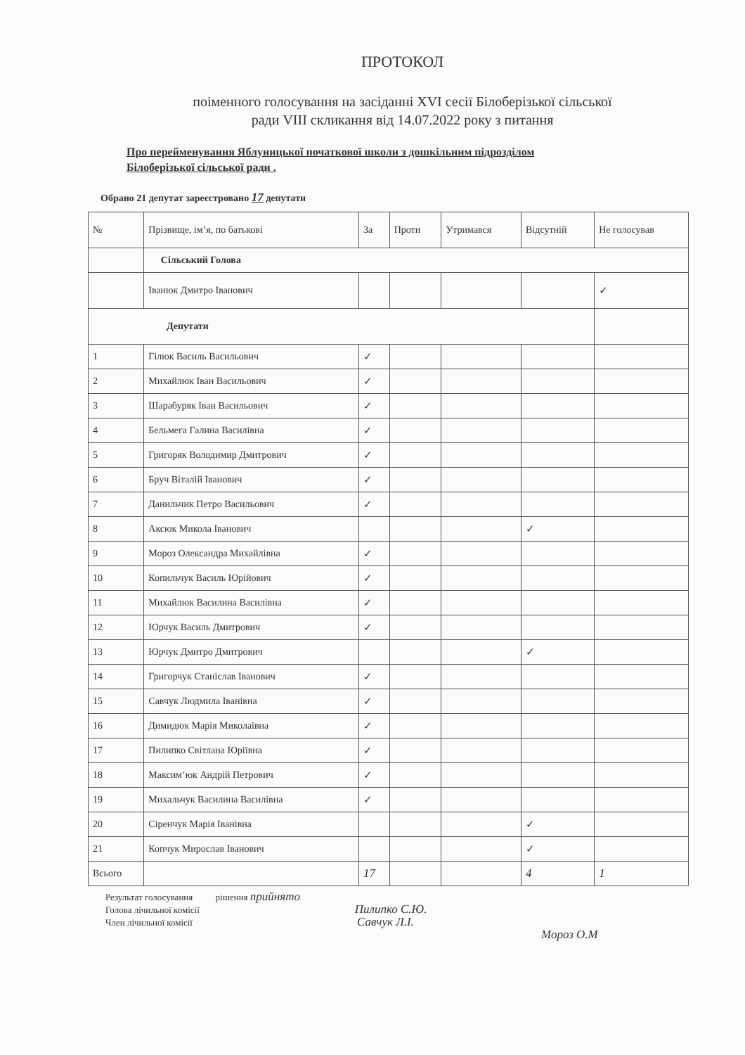ПРОТОКОЛ
поіменного голосування на засіданні XVI сесії Білоберізької сільської
ради VIII скликання від 14.07.2022 року з питання
Про перейменування Яблуницької початкової школи з дошкільним підрозділом
Білоберізької сільської ради .
Обрано 21 депутат зареєстровано 17 депутати
| № | Прізвище, ім’я, по батькові | За | Проти | Утримався | Відсутній | Не голосував |
| --- | --- | --- | --- | --- | --- | --- |
| | Сільський Голова | | | | | |
| | Іванюк Дмитро Іванович | | | | | ✓ |
| Депутати | | | | | | |
| 1 | Гілюк Василь Васильович | ✓ | | | | |
| 2 | Михайлюк Іван Васильович | ✓ | | | | |
| 3 | Шарабуряк Іван Васильович | ✓ | | | | |
| 4 | Бельмега Галина Василівна | ✓ | | | | |
| 5 | Григоряк Володимир Дмитрович | ✓ | | | | |
| 6 | Бруч Віталій Іванович | ✓ | | | | |
| 7 | Данильчик Петро Васильович | ✓ | | | | |
| 8 | Аксюк Микола Іванович | | | | ✓ | |
| 9 | Мороз Олександра Михайлівна | ✓ | | | | |
| 10 | Копильчук Василь Юрійович | ✓ | | | | |
| 11 | Михайлюк Василина Василівна | ✓ | | | | |
| 12 | Юрчук Василь Дмитрович | ✓ | | | | |
| 13 | Юрчук Дмитро Дмитрович | | | | ✓ | |
| 14 | Григорчук Станіслав Іванович | ✓ | | | | |
| 15 | Савчук Людмила Іванівна | ✓ | | | | |
| 16 | Димидюк Марія Миколаївна | ✓ | | | | |
| 17 | Пилипко Світлана Юріївна | ✓ | | | | |
| 18 | Максим’юк Андрій Петрович | ✓ | | | | |
| 19 | Михальчук Василина Василівна | ✓ | | | | |
| 20 | Сіренчук Марія Іванівна | | | | ✓ | |
| 21 | Копчук Мирослав Іванович | | | | ✓ | |
| Всього | | 17 | | | 4 | 1 |
Результат голосування рішення прийнято
Голова лічильної комісії Пилипко С.Ю.
Член лічильної комісії Савчук Л.І.
Мороз О.М